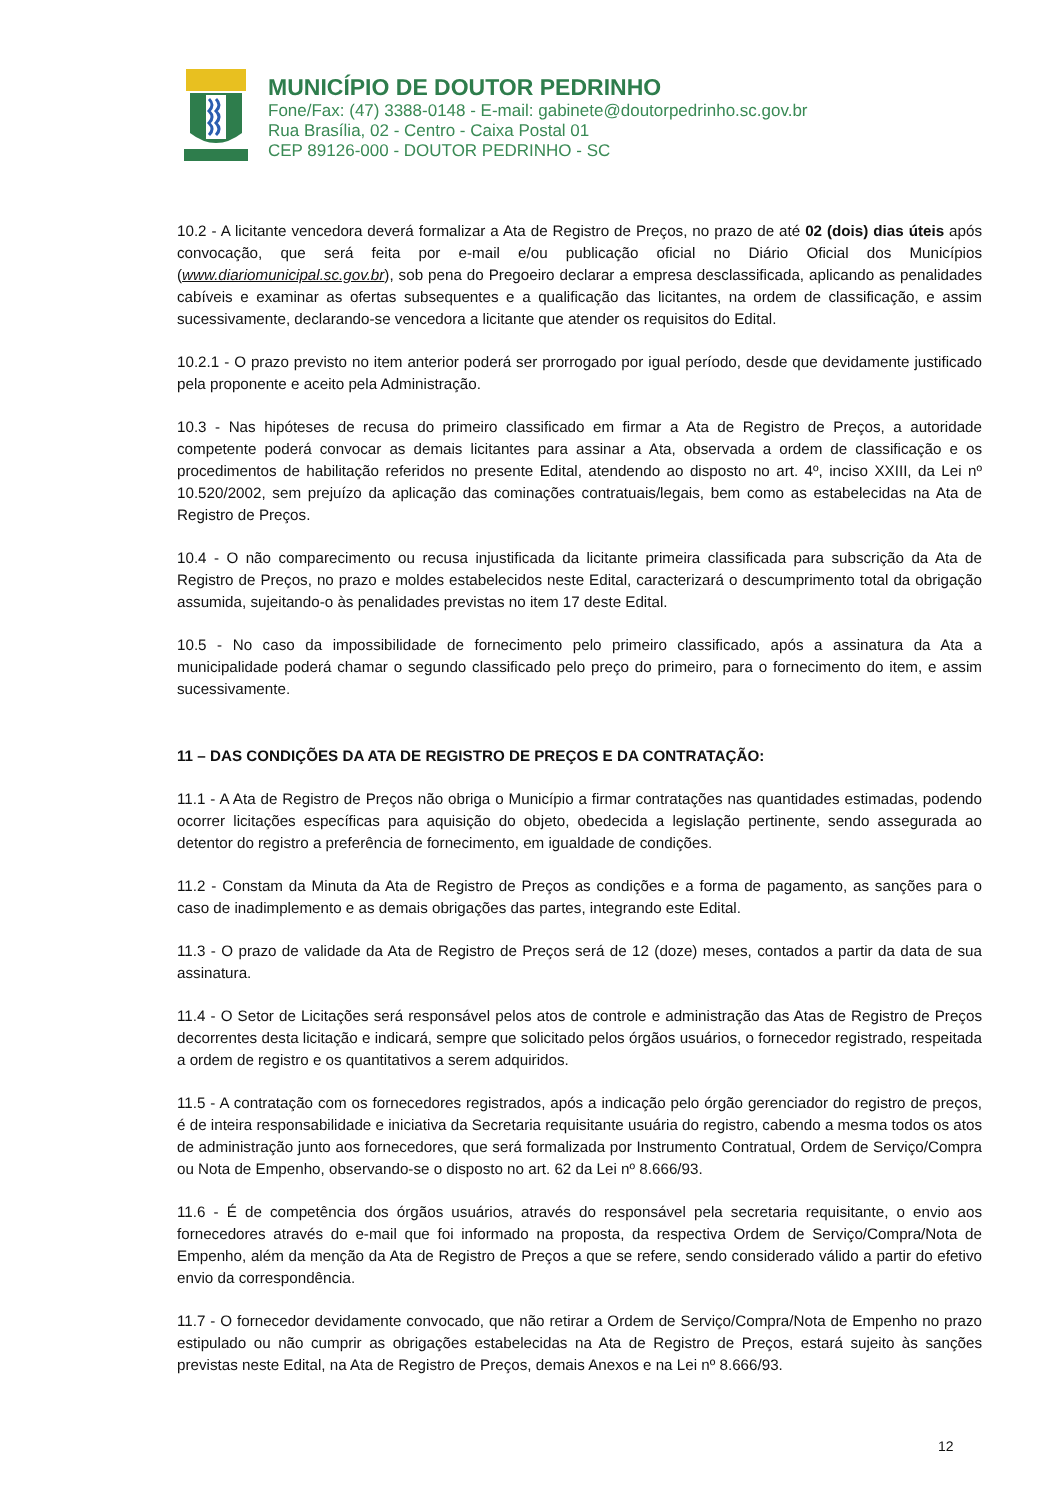MUNICÍPIO DE DOUTOR PEDRINHO
Fone/Fax: (47) 3388-0148 - E-mail: gabinete@doutorpedrinho.sc.gov.br
Rua Brasília, 02 - Centro - Caixa Postal 01
CEP 89126-000 - DOUTOR PEDRINHO - SC
10.2 - A licitante vencedora deverá formalizar a Ata de Registro de Preços, no prazo de até 02 (dois) dias úteis após convocação, que será feita por e-mail e/ou publicação oficial no Diário Oficial dos Municípios (www.diariomunicipal.sc.gov.br), sob pena do Pregoeiro declarar a empresa desclassificada, aplicando as penalidades cabíveis e examinar as ofertas subsequentes e a qualificação das licitantes, na ordem de classificação, e assim sucessivamente, declarando-se vencedora a licitante que atender os requisitos do Edital.
10.2.1 - O prazo previsto no item anterior poderá ser prorrogado por igual período, desde que devidamente justificado pela proponente e aceito pela Administração.
10.3 - Nas hipóteses de recusa do primeiro classificado em firmar a Ata de Registro de Preços, a autoridade competente poderá convocar as demais licitantes para assinar a Ata, observada a ordem de classificação e os procedimentos de habilitação referidos no presente Edital, atendendo ao disposto no art. 4º, inciso XXIII, da Lei nº 10.520/2002, sem prejuízo da aplicação das cominações contratuais/legais, bem como as estabelecidas na Ata de Registro de Preços.
10.4 - O não comparecimento ou recusa injustificada da licitante primeira classificada para subscrição da Ata de Registro de Preços, no prazo e moldes estabelecidos neste Edital, caracterizará o descumprimento total da obrigação assumida, sujeitando-o às penalidades previstas no item 17 deste Edital.
10.5 - No caso da impossibilidade de fornecimento pelo primeiro classificado, após a assinatura da Ata a municipalidade poderá chamar o segundo classificado pelo preço do primeiro, para o fornecimento do item, e assim sucessivamente.
11 – DAS CONDIÇÕES DA ATA DE REGISTRO DE PREÇOS E DA CONTRATAÇÃO:
11.1 - A Ata de Registro de Preços não obriga o Município a firmar contratações nas quantidades estimadas, podendo ocorrer licitações específicas para aquisição do objeto, obedecida a legislação pertinente, sendo assegurada ao detentor do registro a preferência de fornecimento, em igualdade de condições.
11.2 - Constam da Minuta da Ata de Registro de Preços as condições e a forma de pagamento, as sanções para o caso de inadimplemento e as demais obrigações das partes, integrando este Edital.
11.3 - O prazo de validade da Ata de Registro de Preços será de 12 (doze) meses, contados a partir da data de sua assinatura.
11.4 - O Setor de Licitações será responsável pelos atos de controle e administração das Atas de Registro de Preços decorrentes desta licitação e indicará, sempre que solicitado pelos órgãos usuários, o fornecedor registrado, respeitada a ordem de registro e os quantitativos a serem adquiridos.
11.5 - A contratação com os fornecedores registrados, após a indicação pelo órgão gerenciador do registro de preços, é de inteira responsabilidade e iniciativa da Secretaria requisitante usuária do registro, cabendo a mesma todos os atos de administração junto aos fornecedores, que será formalizada por Instrumento Contratual, Ordem de Serviço/Compra ou Nota de Empenho, observando-se o disposto no art. 62 da Lei nº 8.666/93.
11.6 - É de competência dos órgãos usuários, através do responsável pela secretaria requisitante, o envio aos fornecedores através do e-mail que foi informado na proposta, da respectiva Ordem de Serviço/Compra/Nota de Empenho, além da menção da Ata de Registro de Preços a que se refere, sendo considerado válido a partir do efetivo envio da correspondência.
11.7 - O fornecedor devidamente convocado, que não retirar a Ordem de Serviço/Compra/Nota de Empenho no prazo estipulado ou não cumprir as obrigações estabelecidas na Ata de Registro de Preços, estará sujeito às sanções previstas neste Edital, na Ata de Registro de Preços, demais Anexos e na Lei nº 8.666/93.
12